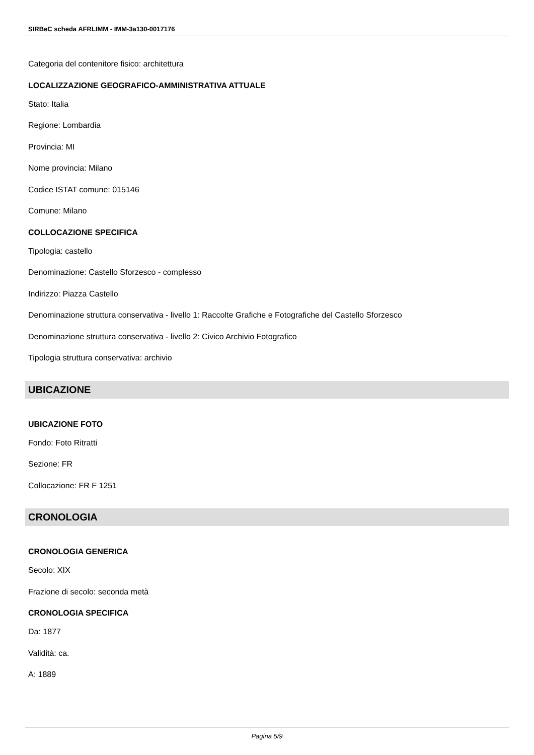SIRBeC scheda AFRLIMM - IMM-3a130-0017176
Categoria del contenitore fisico: architettura
LOCALIZZAZIONE GEOGRAFICO-AMMINISTRATIVA ATTUALE
Stato: Italia
Regione: Lombardia
Provincia: MI
Nome provincia: Milano
Codice ISTAT comune: 015146
Comune: Milano
COLLOCAZIONE SPECIFICA
Tipologia: castello
Denominazione: Castello Sforzesco - complesso
Indirizzo: Piazza Castello
Denominazione struttura conservativa - livello 1: Raccolte Grafiche e Fotografiche del Castello Sforzesco
Denominazione struttura conservativa - livello 2: Civico Archivio Fotografico
Tipologia struttura conservativa: archivio
UBICAZIONE
UBICAZIONE FOTO
Fondo: Foto Ritratti
Sezione: FR
Collocazione: FR F 1251
CRONOLOGIA
CRONOLOGIA GENERICA
Secolo: XIX
Frazione di secolo: seconda metà
CRONOLOGIA SPECIFICA
Da: 1877
Validità: ca.
A: 1889
Pagina 5/9